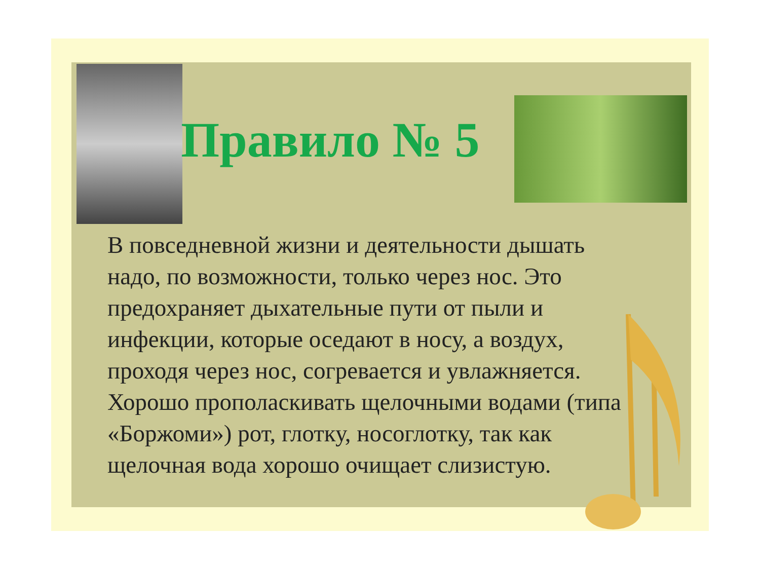Правило № 5
В повседневной жизни и деятельности дышать надо, по возможности, только через нос. Это предохраняет дыхательные пути от пыли и инфекции, которые оседают в носу, а воздух, проходя через нос, согревается и увлажняется. Хорошо прополаскивать щелочными водами (типа «Боржоми») рот, глотку, носоглотку, так как щелочная вода хорошо очищает слизистую.